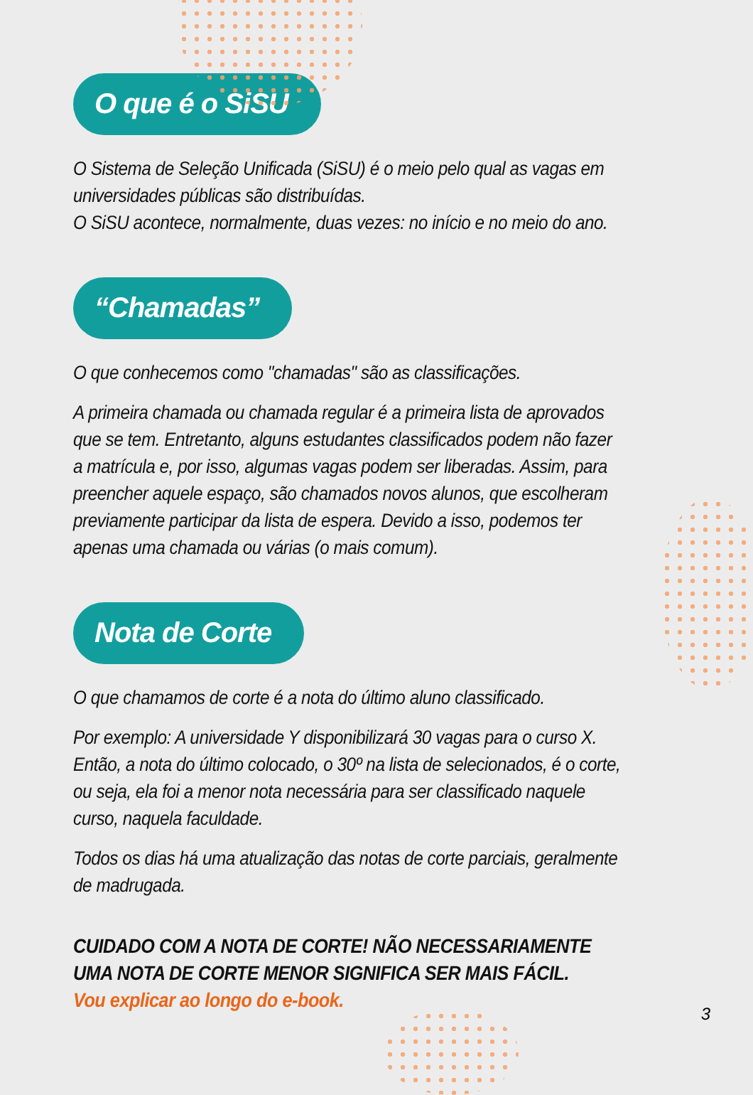O que é o SiSU
O Sistema de Seleção Unificada (SiSU) é o meio pelo qual as vagas em universidades públicas são distribuídas.
O SiSU acontece, normalmente, duas vezes: no início e no meio do ano.
“Chamadas”
O que conhecemos como "chamadas" são as classificações.
A primeira chamada ou chamada regular é a primeira lista de aprovados que se tem. Entretanto, alguns estudantes classificados podem não fazer a matrícula e, por isso, algumas vagas podem ser liberadas. Assim, para preencher aquele espaço, são chamados novos alunos, que escolheram previamente participar da lista de espera. Devido a isso, podemos ter apenas uma chamada ou várias (o mais comum).
Nota de Corte
O que chamamos de corte é a nota do último aluno classificado.
Por exemplo: A universidade Y disponibilizará 30 vagas para o curso X. Então, a nota do último colocado, o 30º na lista de selecionados, é o corte, ou seja, ela foi a menor nota necessária para ser classificado naquele curso, naquela faculdade.
Todos os dias há uma atualização das notas de corte parciais, geralmente de madrugada.
CUIDADO COM A NOTA DE CORTE! NÃO NECESSARIAMENTE UMA NOTA DE CORTE MENOR SIGNIFICA SER MAIS FÁCIL.
Vou explicar ao longo do e-book.
3